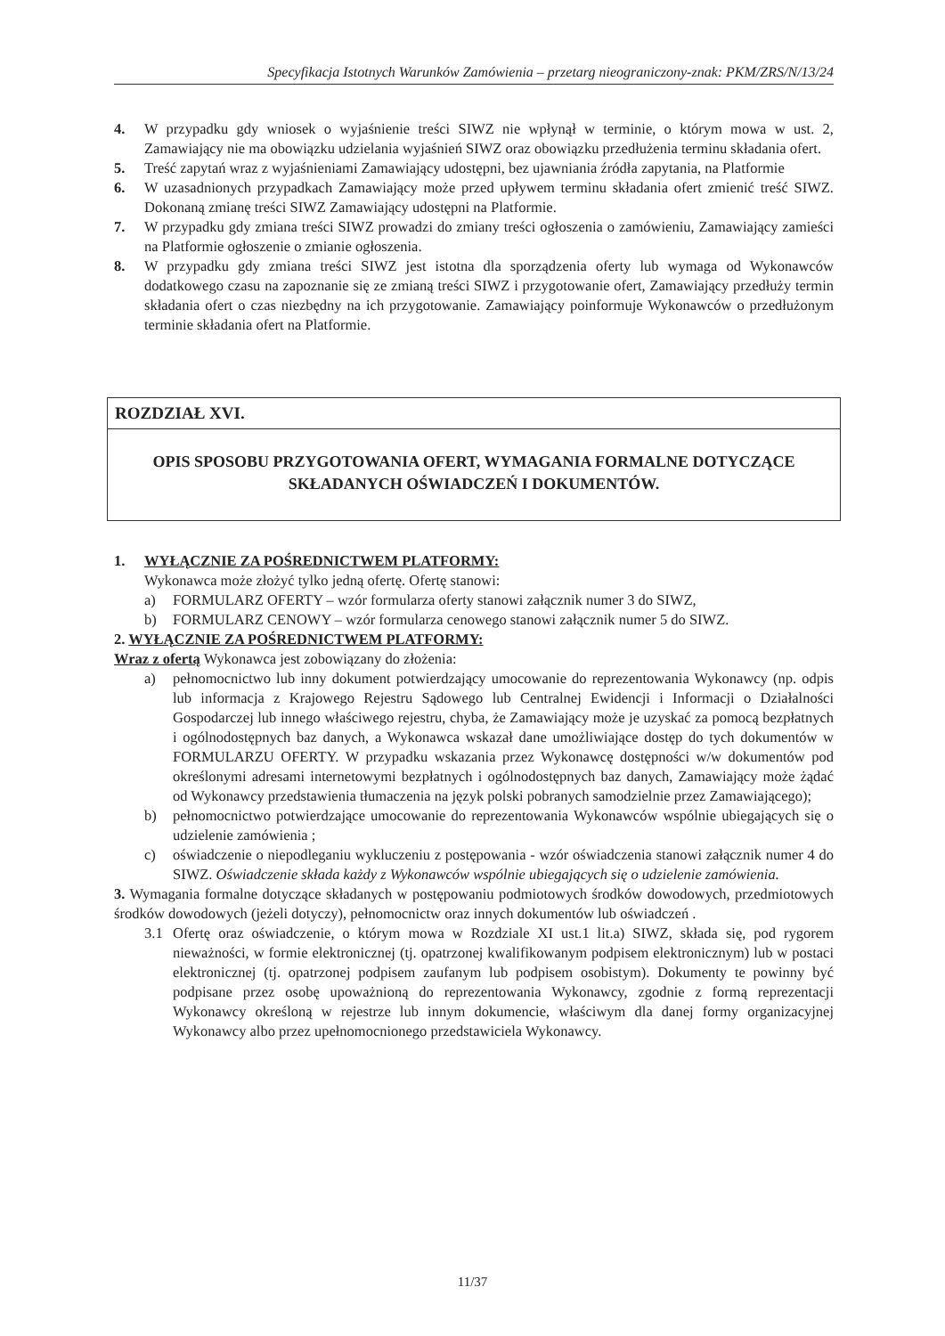Specyfikacja Istotnych Warunków Zamówienia – przetarg nieograniczony-znak: PKM/ZRS/N/13/24
4. W przypadku gdy wniosek o wyjaśnienie treści SIWZ nie wpłynął w terminie, o którym mowa w ust. 2, Zamawiający nie ma obowiązku udzielania wyjaśnień SIWZ oraz obowiązku przedłużenia terminu składania ofert.
5. Treść zapytań wraz z wyjaśnieniami Zamawiający udostępni, bez ujawniania źródła zapytania, na Platformie
6. W uzasadnionych przypadkach Zamawiający może przed upływem terminu składania ofert zmienić treść SIWZ. Dokonaną zmianę treści SIWZ Zamawiający udostępni na Platformie.
7. W przypadku gdy zmiana treści SIWZ prowadzi do zmiany treści ogłoszenia o zamówieniu, Zamawiający zamieści na Platformie ogłoszenie o zmianie ogłoszenia.
8. W przypadku gdy zmiana treści SIWZ jest istotna dla sporządzenia oferty lub wymaga od Wykonawców dodatkowego czasu na zapoznanie się ze zmianą treści SIWZ i przygotowanie ofert, Zamawiający przedłuży termin składania ofert o czas niezbędny na ich przygotowanie. Zamawiający poinformuje Wykonawców o przedłużonym terminie składania ofert na Platformie.
ROZDZIAŁ XVI.
OPIS SPOSOBU PRZYGOTOWANIA OFERT, WYMAGANIA FORMALNE DOTYCZĄCE
SKŁADANYCH OŚWIADCZEŃ I DOKUMENTÓW.
1. WYŁĄCZNIE ZA POŚREDNICTWEM PLATFORMY:
Wykonawca może złożyć tylko jedną ofertę. Ofertę stanowi:
a) FORMULARZ OFERTY – wzór formularza oferty stanowi załącznik numer 3 do SIWZ,
b) FORMULARZ CENOWY – wzór formularza cenowego stanowi załącznik numer 5 do SIWZ.
2. WYŁĄCZNIE ZA POŚREDNICTWEM PLATFORMY:
Wraz z ofertą Wykonawca jest zobowiązany do złożenia:
a) pełnomocnictwo lub inny dokument potwierdzający umocowanie do reprezentowania Wykonawcy (np. odpis lub informacja z Krajowego Rejestru Sądowego lub Centralnej Ewidencji i Informacji o Działalności Gospodarczej lub innego właściwego rejestru, chyba, że Zamawiający może je uzyskać za pomocą bezpłatnych i ogólnodostępnych baz danych, a Wykonawca wskazał dane umożliwiające dostęp do tych dokumentów w FORMULARZU OFERTY. W przypadku wskazania przez Wykonawcę dostępności w/w dokumentów pod określonymi adresami internetowymi bezpłatnych i ogólnodostępnych baz danych, Zamawiający może żądać od Wykonawcy przedstawienia tłumaczenia na język polski pobranych samodzielnie przez Zamawiającego);
b) pełnomocnictwo potwierdzające umocowanie do reprezentowania Wykonawców wspólnie ubiegających się o udzielenie zamówienia ;
c) oświadczenie o niepodleganiu wykluczeniu z postępowania - wzór oświadczenia stanowi załącznik numer 4 do SIWZ. Oświadczenie składa każdy z Wykonawców wspólnie ubiegających się o udzielenie zamówienia.
3. Wymagania formalne dotyczące składanych w postępowaniu podmiotowych środków dowodowych, przedmiotowych środków dowodowych (jeżeli dotyczy), pełnomocnictw oraz innych dokumentów lub oświadczeń .
3.1 Ofertę oraz oświadczenie, o którym mowa w Rozdziale XI ust.1 lit.a) SIWZ, składa się, pod rygorem nieważności, w formie elektronicznej (tj. opatrzonej kwalifikowanym podpisem elektronicznym) lub w postaci elektronicznej (tj. opatrzonej podpisem zaufanym lub podpisem osobistym). Dokumenty te powinny być podpisane przez osobę upoważnioną do reprezentowania Wykonawcy, zgodnie z formą reprezentacji Wykonawcy określoną w rejestrze lub innym dokumencie, właściwym dla danej formy organizacyjnej Wykonawcy albo przez upełnomocnionego przedstawiciela Wykonawcy.
11/37